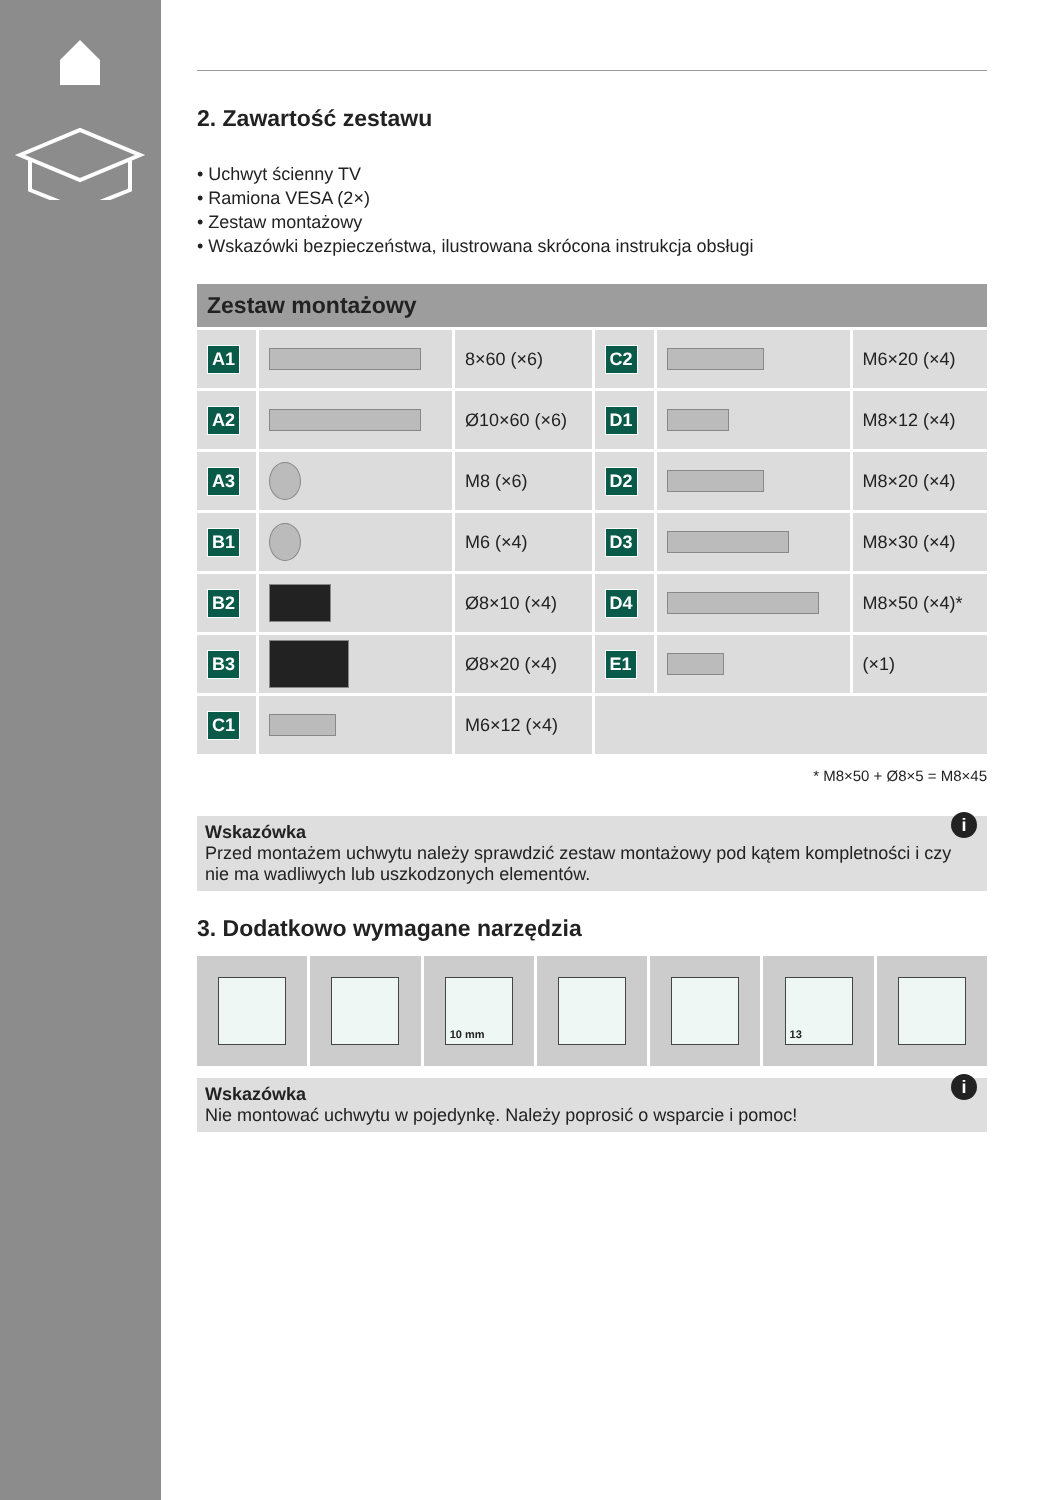2. Zawartość zestawu
• Uchwyt ścienny TV
• Ramiona VESA (2×)
• Zestaw montażowy
• Wskazówki bezpieczeństwa, ilustrowana skrócona instrukcja obsługi
Zestaw montażowy
| A1 | | 8×60 (×6) | C2 | | M6×20 (×4) |
| A2 | | Ø10×60 (×6) | D1 | | M8×12 (×4) |
| A3 | | M8 (×6) | D2 | | M8×20 (×4) |
| B1 | | M6 (×4) | D3 | | M8×30 (×4) |
| B2 | | Ø8×10 (×4) | D4 | | M8×50 (×4)* |
| B3 | | Ø8×20 (×4) | E1 | | (×1) |
| C1 | | M6×12 (×4) | | | |
* M8×50 + Ø8×5 = M8×45
i Wskazówka
Przed montażem uchwytu należy sprawdzić zestaw montażowy pod kątem kompletności i czy nie ma wadliwych lub uszkodzonych elementów.
3. Dodatkowo wymagane narzędzia
10 mm 13
i Wskazówka
Nie montować uchwytu w pojedynkę. Należy poprosić o wsparcie i pomoc!